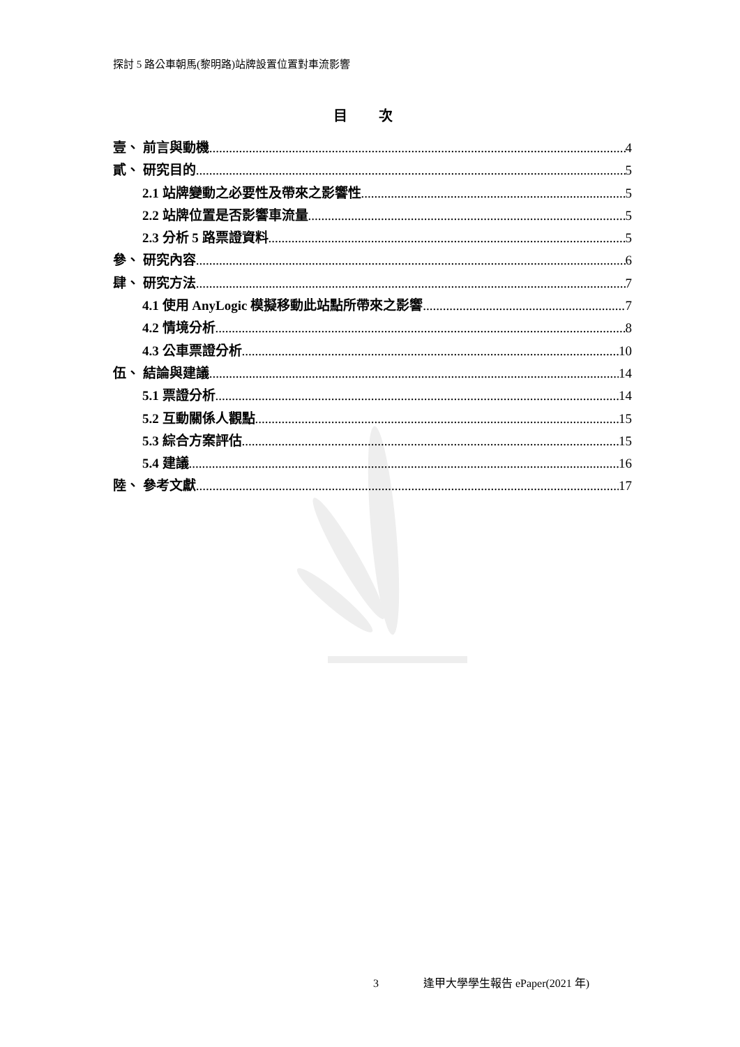探討 5 路公車朝馬(黎明路)站牌設置位置對車流影響
目 次
壹、 前言與動機 4
貳、 研究目的 5
2.1 站牌變動之必要性及帶來之影響性 5
2.2 站牌位置是否影響車流量 5
2.3 分析 5 路票證資料 5
參、 研究內容 6
肆、 研究方法 7
4.1 使用 AnyLogic 模擬移動此站點所帶來之影響 7
4.2 情境分析 8
4.3 公車票證分析 10
伍、 結論與建議 14
5.1 票證分析 14
5.2 互動關係人觀點 15
5.3 綜合方案評估 15
5.4 建議 16
陸、 參考文獻 17
3 逢甲大學學生報告 ePaper(2021 年)